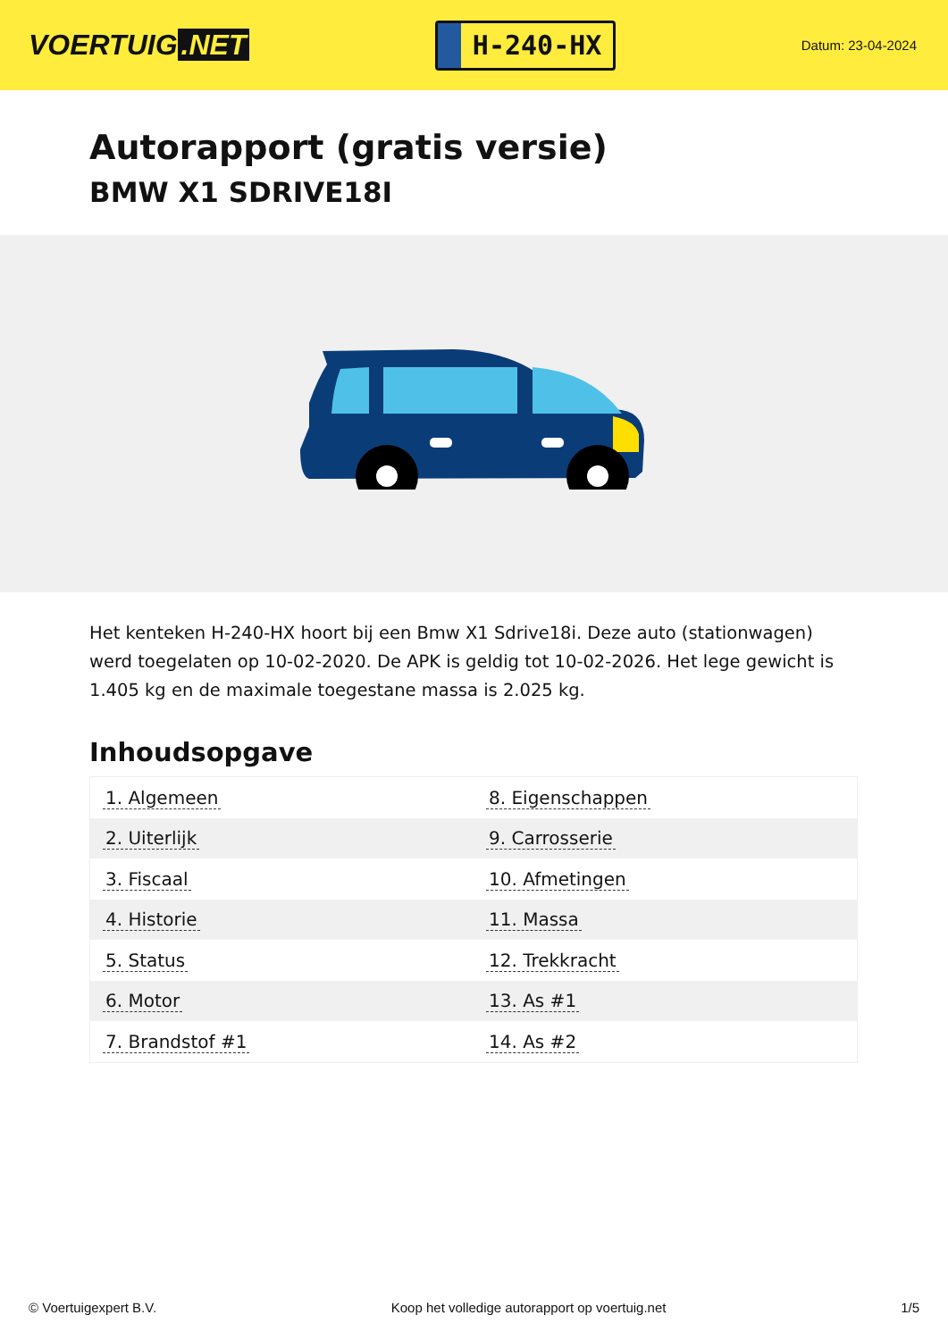VOERTUIG.NET
H-240-HX
Datum: 23-04-2024
Autorapport (gratis versie)
BMW X1 SDRIVE18I
Het kenteken H-240-HX hoort bij een Bmw X1 Sdrive18i. Deze auto (stationwagen) werd toegelaten op 10-02-2020. De APK is geldig tot 10-02-2026. Het lege gewicht is 1.405 kg en de maximale toegestane massa is 2.025 kg.
Inhoudsopgave
| 1. Algemeen | 8. Eigenschappen |
| 2. Uiterlijk | 9. Carrosserie |
| 3. Fiscaal | 10. Afmetingen |
| 4. Historie | 11. Massa |
| 5. Status | 12. Trekkracht |
| 6. Motor | 13. As #1 |
| 7. Brandstof #1 | 14. As #2 |
© Voertuigexpert B.V. Koop het volledige autorapport op voertuig.net
1/5